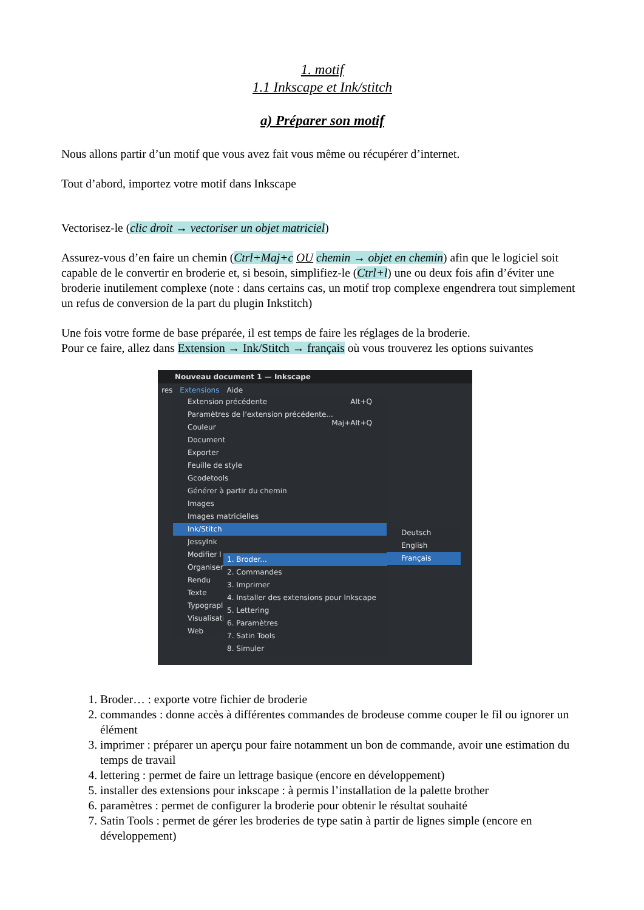1. motif
1.1 Inkscape et Ink/stitch
a) Préparer son motif
Nous allons partir d’un motif que vous avez fait vous même ou récupérer d’internet.
Tout d’abord, importez votre motif dans Inkscape
Vectorisez-le (clic droit → vectoriser un objet matriciel)
Assurez-vous d’en faire un chemin (Ctrl+Maj+c OU chemin → objet en chemin) afin que le logiciel soit capable de le convertir en broderie et, si besoin, simplifiez-le (Ctrl+l) une ou deux fois afin d’éviter une broderie inutilement complexe (note : dans certains cas, un motif trop complexe engendrera tout simplement un refus de conversion de la part du plugin Inkstitch)
Une fois votre forme de base préparée, il est temps de faire les réglages de la broderie.
Pour ce faire, allez dans Extension → Ink/Stitch → français où vous trouverez les options suivantes
Nouveau document 1 — Inkscape
res Extensions Aide
Extension précédente Alt+Q
Paramètres de l'extension précédente... Maj+Alt+Q
Couleur
Document
Exporter
Feuille de style
Gcodetools
Générer à partir du chemin
Images
Images matricielles
Ink/Stitch
JessyInk
Modifier l
Organiser
Rendu
Texte
Typograpl
Visualisati
Web
Deutsch
English
Français
1. Broder...
2. Commandes
3. Imprimer
4. Installer des extensions pour Inkscape
5. Lettering
6. Paramètres
7. Satin Tools
8. Simuler
1. Broder… : exporte votre fichier de broderie
2. commandes : donne accès à différentes commandes de brodeuse comme couper le fil ou ignorer un élément
3. imprimer : préparer un aperçu pour faire notamment un bon de commande, avoir une estimation du temps de travail
4. lettering : permet de faire un lettrage basique (encore en développement)
5. installer des extensions pour inkscape : à permis l’installation de la palette brother
6. paramètres : permet de configurer la broderie pour obtenir le résultat souhaité
7. Satin Tools : permet de gérer les broderies de type satin à partir de lignes simple (encore en développement)